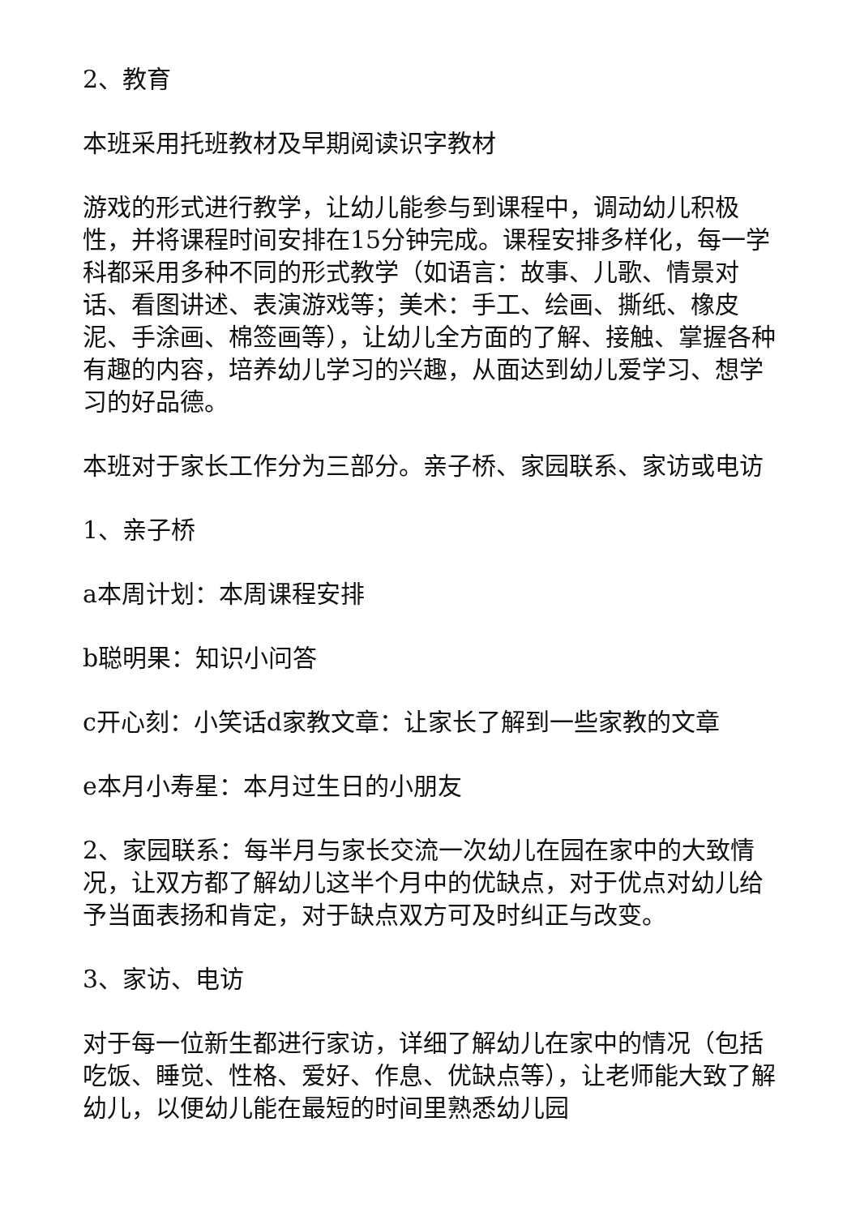2、教育
本班采用托班教材及早期阅读识字教材
游戏的形式进行教学，让幼儿能参与到课程中，调动幼儿积极性，并将课程时间安排在15分钟完成。课程安排多样化，每一学科都采用多种不同的形式教学（如语言：故事、儿歌、情景对话、看图讲述、表演游戏等；美术：手工、绘画、撕纸、橡皮泥、手涂画、棉签画等），让幼儿全方面的了解、接触、掌握各种有趣的内容，培养幼儿学习的兴趣，从面达到幼儿爱学习、想学习的好品德。
本班对于家长工作分为三部分。亲子桥、家园联系、家访或电访
1、亲子桥
a本周计划：本周课程安排
b聪明果：知识小问答
c开心刻：小笑话d家教文章：让家长了解到一些家教的文章
e本月小寿星：本月过生日的小朋友
2、家园联系：每半月与家长交流一次幼儿在园在家中的大致情况，让双方都了解幼儿这半个月中的优缺点，对于优点对幼儿给予当面表扬和肯定，对于缺点双方可及时纠正与改变。
3、家访、电访
对于每一位新生都进行家访，详细了解幼儿在家中的情况（包括吃饭、睡觉、性格、爱好、作息、优缺点等），让老师能大致了解幼儿，以便幼儿能在最短的时间里熟悉幼儿园